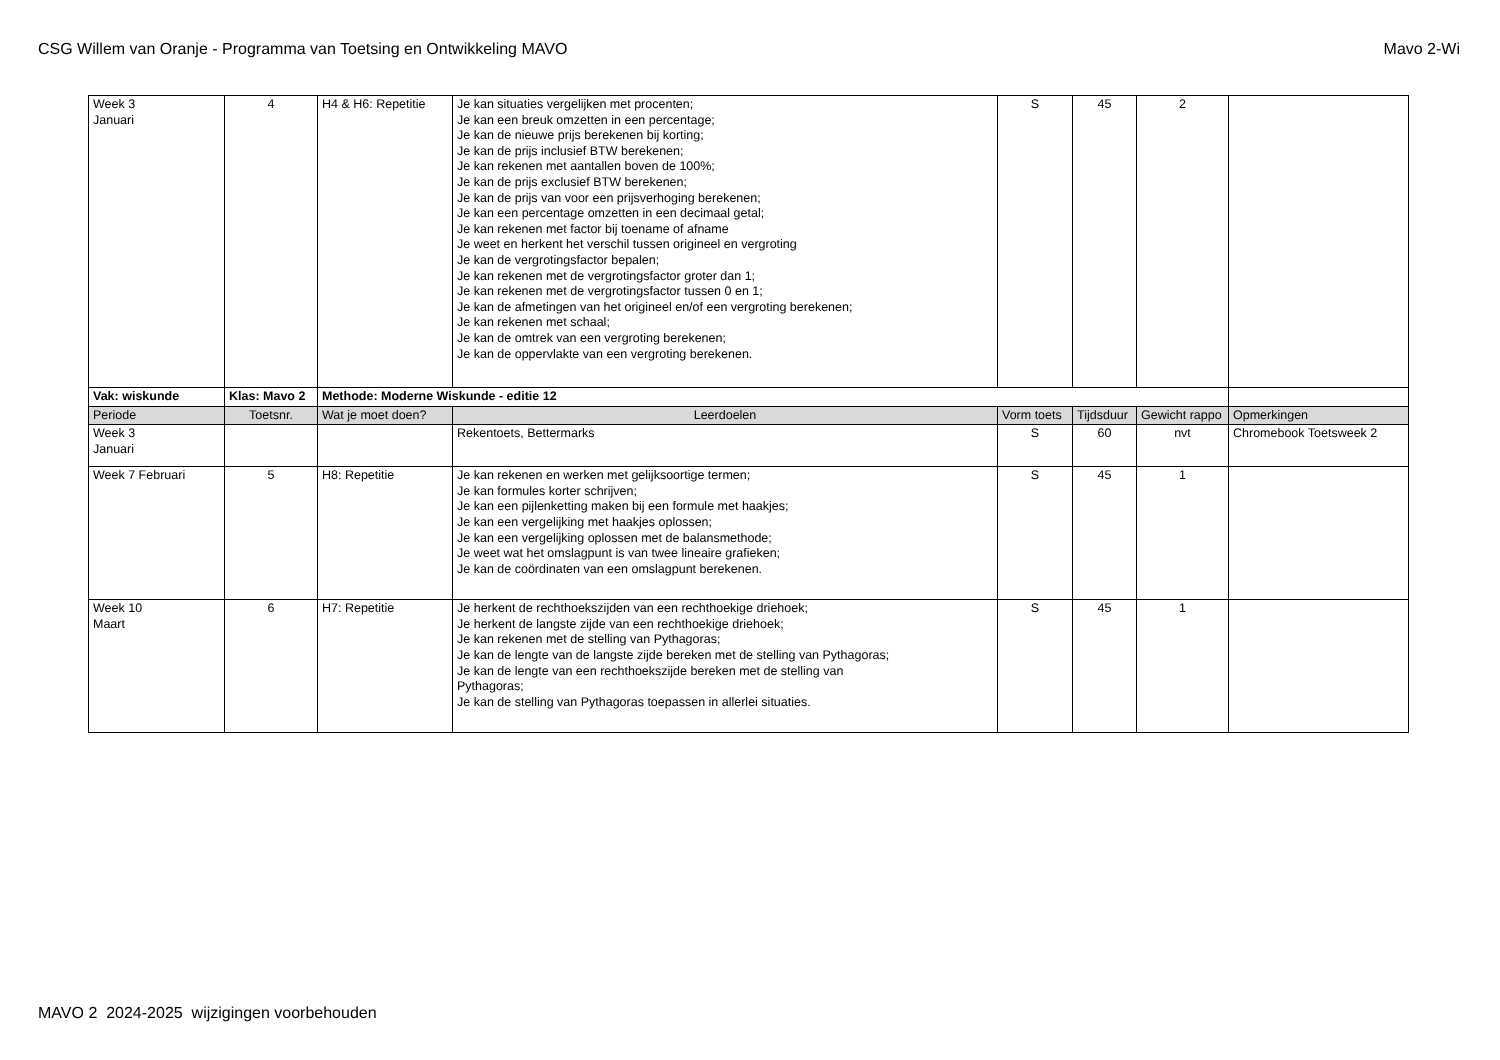CSG Willem van Oranje - Programma van Toetsing en Ontwikkeling MAVO Mavo 2-Wi
| Week 3 Januari | 4 | H4 & H6: Repetitie | Je kan situaties vergelijken met procenten; Je kan een breuk omzetten in een percentage; Je kan de nieuwe prijs berekenen bij korting; Je kan de prijs inclusief BTW berekenen; Je kan rekenen met aantallen boven de 100%; Je kan de prijs exclusief BTW berekenen; Je kan de prijs van voor een prijsverhoging berekenen; Je kan een percentage omzetten in een decimaal getal; Je kan rekenen met factor bij toename of afname Je weet en herkent het verschil tussen origineel en vergroting Je kan de vergrotingsfactor bepalen; Je kan rekenen met de vergrotingsfactor groter dan 1; Je kan rekenen met de vergrotingsfactor tussen 0 en 1; Je kan de afmetingen van het origineel en/of een vergroting berekenen; Je kan rekenen met schaal; Je kan de omtrek van een vergroting berekenen; Je kan de oppervlakte van een vergroting berekenen. | S | 45 | 2 | |
| Vak: wiskunde | Klas: Mavo 2 | Methode: Moderne Wiskunde - editie 12 | | | | | |
| Periode | Toetsnr. | Wat je moet doen? | Leerdoelen | Vorm toets | Tijdsduur | Gewicht rappo | Opmerkingen |
| Week 3 Januari | | | Rekentoets, Bettermarks | S | 60 | nvt | Chromebook Toetsweek 2 |
| Week 7 Februari | 5 | H8: Repetitie | Je kan rekenen en werken met gelijksoortige termen; Je kan formules korter schrijven; Je kan een pijlenketting maken bij een formule met haakjes; Je kan een vergelijking met haakjes oplossen; Je kan een vergelijking oplossen met de balansmethode; Je weet wat het omslagpunt is van twee lineaire grafieken; Je kan de coördinaten van een omslagpunt berekenen. | S | 45 | 1 | |
| Week 10 Maart | 6 | H7: Repetitie | Je herkent de rechthoekszijden van een rechthoekige driehoek; Je herkent de langste zijde van een rechthoekige driehoek; Je kan rekenen met de stelling van Pythagoras; Je kan de lengte van de langste zijde bereken met de stelling van Pythagoras; Je kan de lengte van een rechthoekszijde bereken met de stelling van Pythagoras; Je kan de stelling van Pythagoras toepassen in allerlei situaties. | S | 45 | 1 | |
MAVO 2 2024-2025 wijzigingen voorbehouden